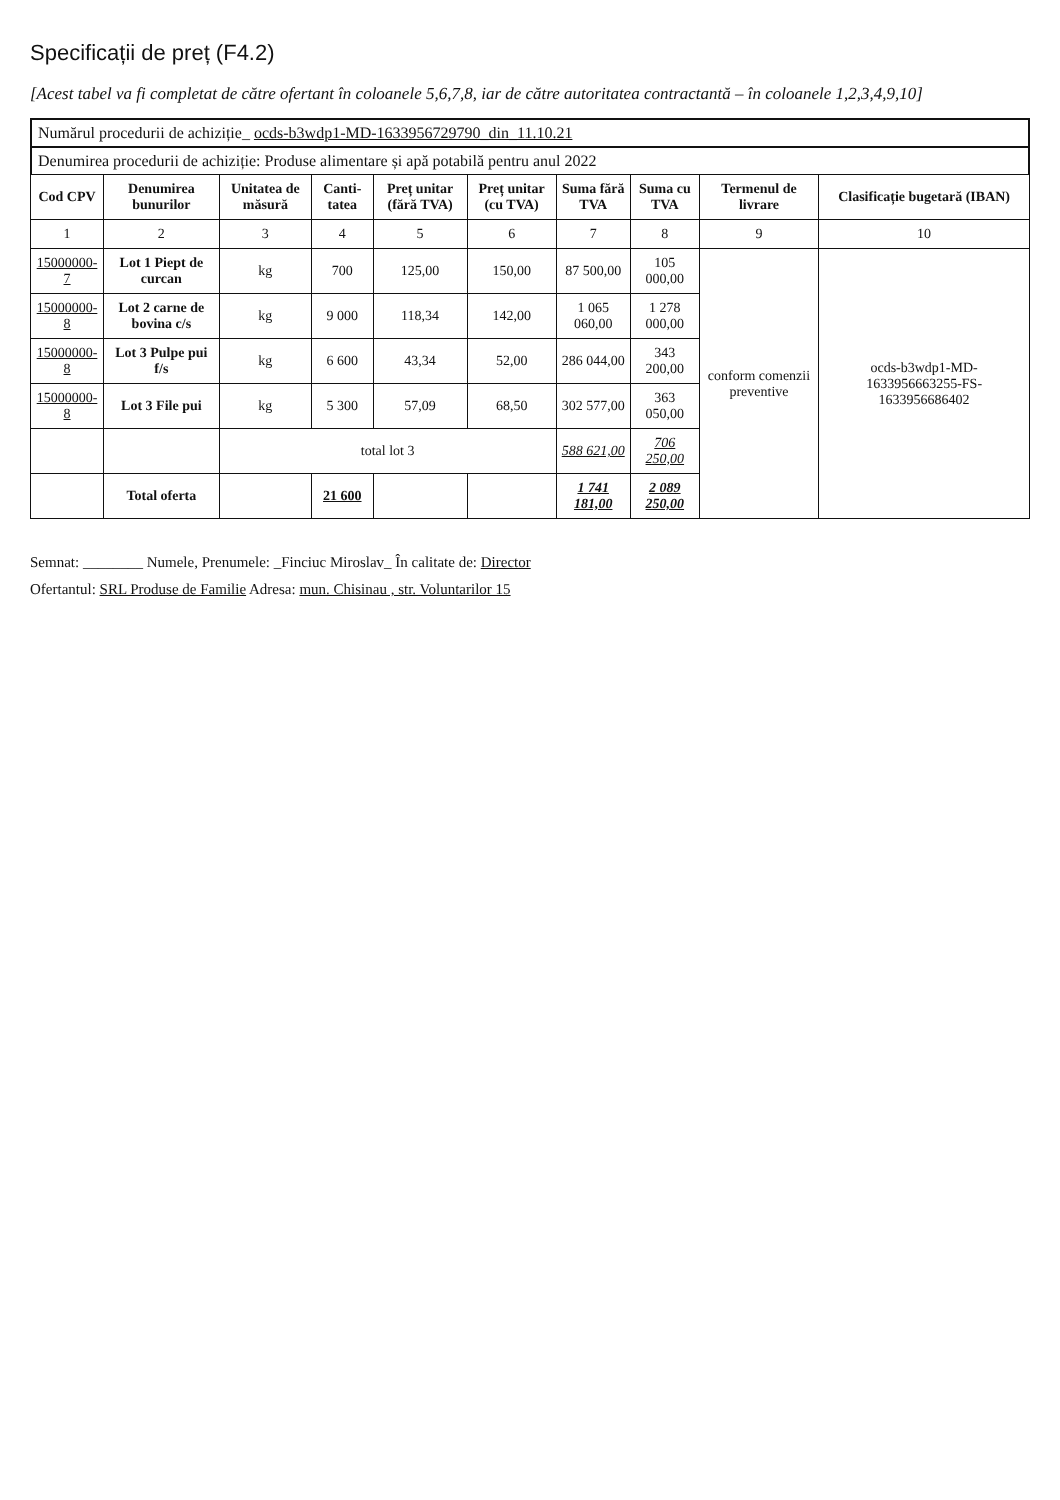Specificații de preț (F4.2)
[Acest tabel va fi completat de către ofertant în coloanele 5,6,7,8, iar de către autoritatea contractantă – în coloanele 1,2,3,4,9,10]
Numărul procedurii de achiziție_ ocds-b3wdp1-MD-1633956729790_din_11.10.21
Denumirea procedurii de achiziție: Produse alimentare și apă potabilă pentru anul 2022
| Cod CPV | Denumirea bunurilor | Unitatea de măsură | Canti-tatea | Preț unitar (fără TVA) | Preț unitar (cu TVA) | Suma fără TVA | Suma cu TVA | Termenul de livrare | Clasificație bugetară (IBAN) |
| --- | --- | --- | --- | --- | --- | --- | --- | --- | --- |
| 1 | 2 | 3 | 4 | 5 | 6 | 7 | 8 | 9 | 10 |
| 15000000-7 | Lot 1 Piept de curcan | kg | 700 | 125,00 | 150,00 | 87 500,00 | 105 000,00 | conform comenzii preventive | ocds-b3wdp1-MD-1633956663255-FS-1633956686402 |
| 15000000-8 | Lot 2 carne de bovina c/s | kg | 9 000 | 118,34 | 142,00 | 1 065 060,00 | 1 278 000,00 | | |
| 15000000-8 | Lot 3 Pulpe pui f/s | kg | 6 600 | 43,34 | 52,00 | 286 044,00 | 343 200,00 | | |
| 15000000-8 | Lot 3 File pui | kg | 5 300 | 57,09 | 68,50 | 302 577,00 | 363 050,00 | | |
| | | total lot 3 | | | | 588 621,00 | 706 250,00 | | |
| | Total oferta | | 21 600 | | | 1 741 181,00 | 2 089 250,00 | | |
Semnat: ________ Numele, Prenumele: _Finciuc Miroslav_ În calitate de: Director
Ofertantul: SRL Produse de Familie Adresa: mun. Chisinau , str. Voluntarilor 15